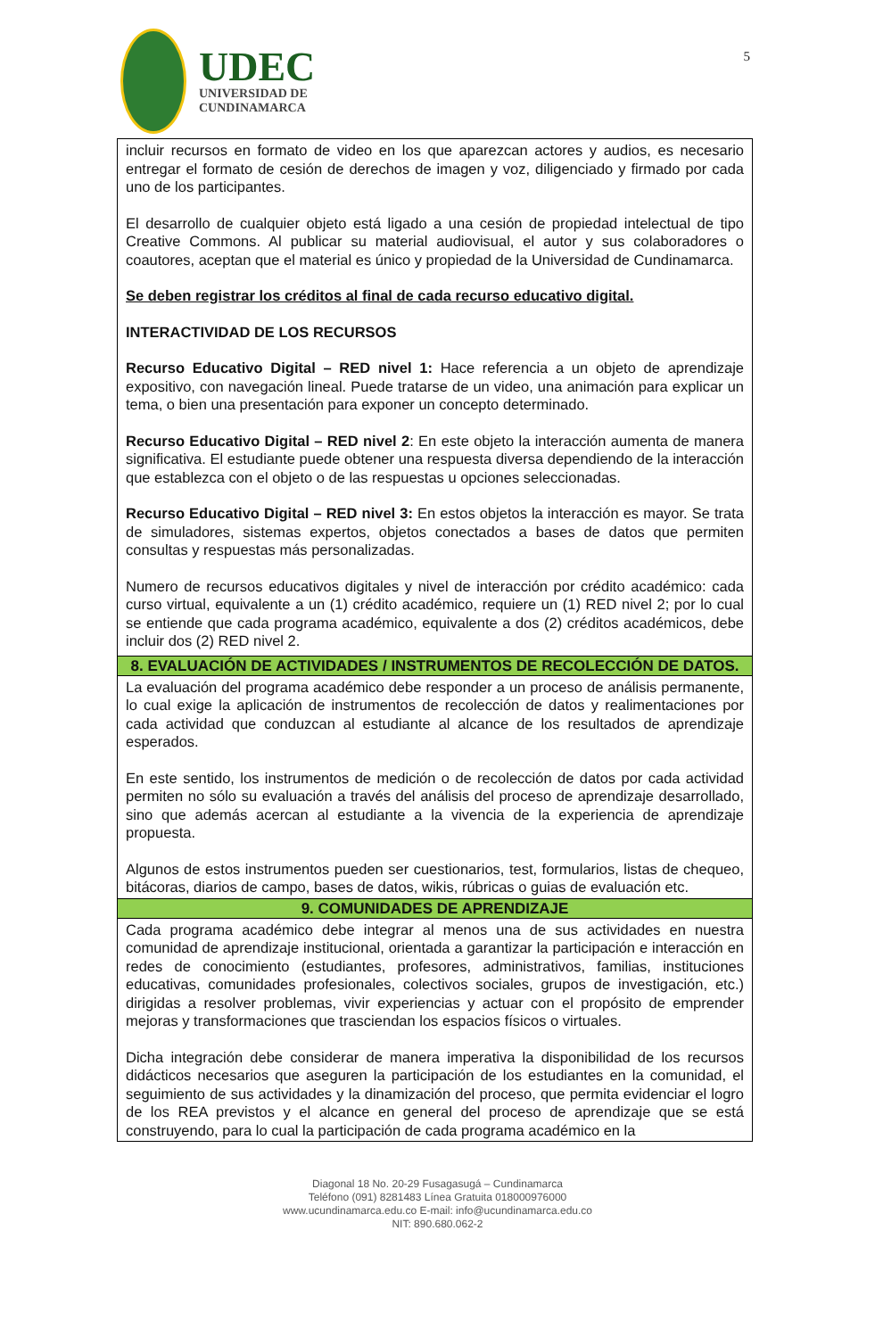UDEC
UNIVERSIDAD DE
CUNDINAMARCA
5
| incluir recursos en formato de video en los que aparezcan actores y audios, es necesario entregar el formato de cesión de derechos de imagen y voz, diligenciado y firmado por cada uno de los participantes. El desarrollo de cualquier objeto está ligado a una cesión de propiedad intelectual de tipo Creative Commons. Al publicar su material audiovisual, el autor y sus colaboradores o coautores, aceptan que el material es único y propiedad de la Universidad de Cundinamarca. Se deben registrar los créditos al final de cada recurso educativo digital. INTERACTIVIDAD DE LOS RECURSOS Recurso Educativo Digital – RED nivel 1: Hace referencia a un objeto de aprendizaje expositivo, con navegación lineal. Puede tratarse de un video, una animación para explicar un tema, o bien una presentación para exponer un concepto determinado. Recurso Educativo Digital – RED nivel 2 : En este objeto la interacción aumenta de manera significativa. El estudiante puede obtener una respuesta diversa dependiendo de la interacción que establezca con el objeto o de las respuestas u opciones seleccionadas. Recurso Educativo Digital – RED nivel 3: En estos objetos la interacción es mayor. Se trata de simuladores, sistemas expertos, objetos conectados a bases de datos que permiten consultas y respuestas más personalizadas. Numero de recursos educativos digitales y nivel de interacción por crédito académico: cada curso virtual, equivalente a un (1) crédito académico, requiere un (1) RED nivel 2; por lo cual se entiende que cada programa académico, equivalente a dos (2) créditos académicos, debe incluir dos (2) RED nivel 2. |
| 8. EVALUACIÓN DE ACTIVIDADES / INSTRUMENTOS DE RECOLECCIÓN DE DATOS. |
| La evaluación del programa académico debe responder a un proceso de análisis permanente, lo cual exige la aplicación de instrumentos de recolección de datos y realimentaciones por cada actividad que conduzcan al estudiante al alcance de los resultados de aprendizaje esperados. En este sentido, los instrumentos de medición o de recolección de datos por cada actividad permiten no sólo su evaluación a través del análisis del proceso de aprendizaje desarrollado, sino que además acercan al estudiante a la vivencia de la experiencia de aprendizaje propuesta. Algunos de estos instrumentos pueden ser cuestionarios, test, formularios, listas de chequeo, bitácoras, diarios de campo, bases de datos, wikis, rúbricas o guias de evaluación etc. |
| 9. COMUNIDADES DE APRENDIZAJE |
| Cada programa académico debe integrar al menos una de sus actividades en nuestra comunidad de aprendizaje institucional, orientada a garantizar la participación e interacción en redes de conocimiento (estudiantes, profesores, administrativos, familias, instituciones educativas, comunidades profesionales, colectivos sociales, grupos de investigación, etc.) dirigidas a resolver problemas, vivir experiencias y actuar con el propósito de emprender mejoras y transformaciones que trasciendan los espacios físicos o virtuales. Dicha integración debe considerar de manera imperativa la disponibilidad de los recursos didácticos necesarios que aseguren la participación de los estudiantes en la comunidad, el seguimiento de sus actividades y la dinamización del proceso, que permita evidenciar el logro de los REA previstos y el alcance en general del proceso de aprendizaje que se está construyendo, para lo cual la participación de cada programa académico en la |
Diagonal 18 No. 20-29 Fusagasugá – Cundinamarca
Teléfono (091) 8281483 Línea Gratuita 018000976000
www.ucundinamarca.edu.co E-mail: info@ucundinamarca.edu.co
NIT: 890.680.062-2